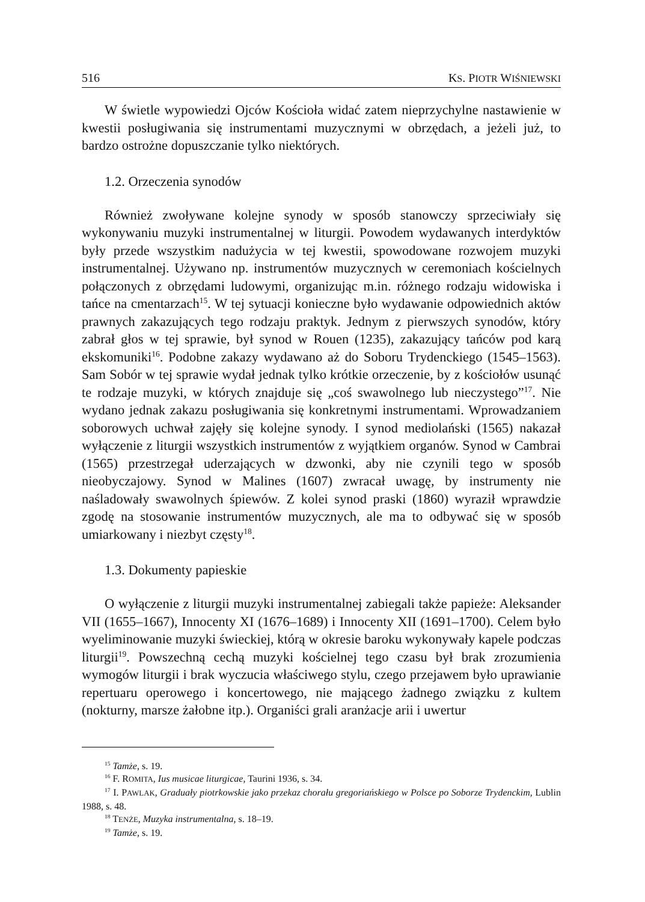516 KS. PIOTR WIŚNIEWSKI
W świetle wypowiedzi Ojców Kościoła widać zatem nieprzychylne nastawienie w kwestii posługiwania się instrumentami muzycznymi w obrzędach, a jeżeli już, to bardzo ostrożne dopuszczanie tylko niektórych.
1.2. Orzeczenia synodów
Również zwoływane kolejne synody w sposób stanowczy sprzeciwiały się wykonywaniu muzyki instrumentalnej w liturgii. Powodem wydawanych interdyktów były przede wszystkim nadużycia w tej kwestii, spowodowane rozwojem muzyki instrumentalnej. Używano np. instrumentów muzycznych w ceremoniach kościelnych połączonych z obrzędami ludowymi, organizując m.in. różnego rodzaju widowiska i tańce na cmentarzach<sup>15</sup>. W tej sytuacji konieczne było wydawanie odpowiednich aktów prawnych zakazujących tego rodzaju praktyk. Jednym z pierwszych synodów, który zabrał głos w tej sprawie, był synod w Rouen (1235), zakazujący tańców pod karą ekskomuniki<sup>16</sup>. Podobne zakazy wydawano aż do Soboru Trydenckiego (1545–1563). Sam Sobór w tej sprawie wydał jednak tylko krótkie orzeczenie, by z kościołów usunąć te rodzaje muzyki, w których znajduje się „coś swawolnego lub nieczystego”<sup>17</sup>. Nie wydano jednak zakazu posługiwania się konkretnymi instrumentami. Wprowadzaniem soborowych uchwał zajęły się kolejne synody. I synod mediolański (1565) nakazał wyłączenie z liturgii wszystkich instrumentów z wyjątkiem organów. Synod w Cambrai (1565) przestrzegał uderzających w dzwonki, aby nie czynili tego w sposób nieobyczajowy. Synod w Malines (1607) zwracał uwagę, by instrumenty nie naśladowały swawolnych śpiewów. Z kolei synod praski (1860) wyraził wprawdzie zgodę na stosowanie instrumentów muzycznych, ale ma to odbywać się w sposób umiarkowany i niezbyt częsty<sup>18</sup>.
1.3. Dokumenty papieskie
O wyłączenie z liturgii muzyki instrumentalnej zabiegali także papieże: Aleksander VII (1655–1667), Innocenty XI (1676–1689) i Innocenty XII (1691–1700). Celem było wyeliminowanie muzyki świeckiej, którą w okresie baroku wykonywały kapele podczas liturgii<sup>19</sup>. Powszechną cechą muzyki kościelnej tego czasu był brak zrozumienia wymogów liturgii i brak wyczucia właściwego stylu, czego przejawem było uprawianie repertuaru operowego i koncertowego, nie mającego żadnego związku z kultem (nokturny, marsze żałobne itp.). Organiści grali aranżacje arii i uwertur
<sup>15</sup> Tamże, s. 19.
<sup>16</sup> F. ROMITA, Ius musicae liturgicae, Taurini 1936, s. 34.
<sup>17</sup> I. PAWLAK, Graduały piotrkowskie jako przekaz chorału gregoriańskiego w Polsce po Soborze Trydenckim, Lublin 1988, s. 48.
<sup>18</sup> TENŻE, Muzyka instrumentalna, s. 18–19.
<sup>19</sup> Tamże, s. 19.